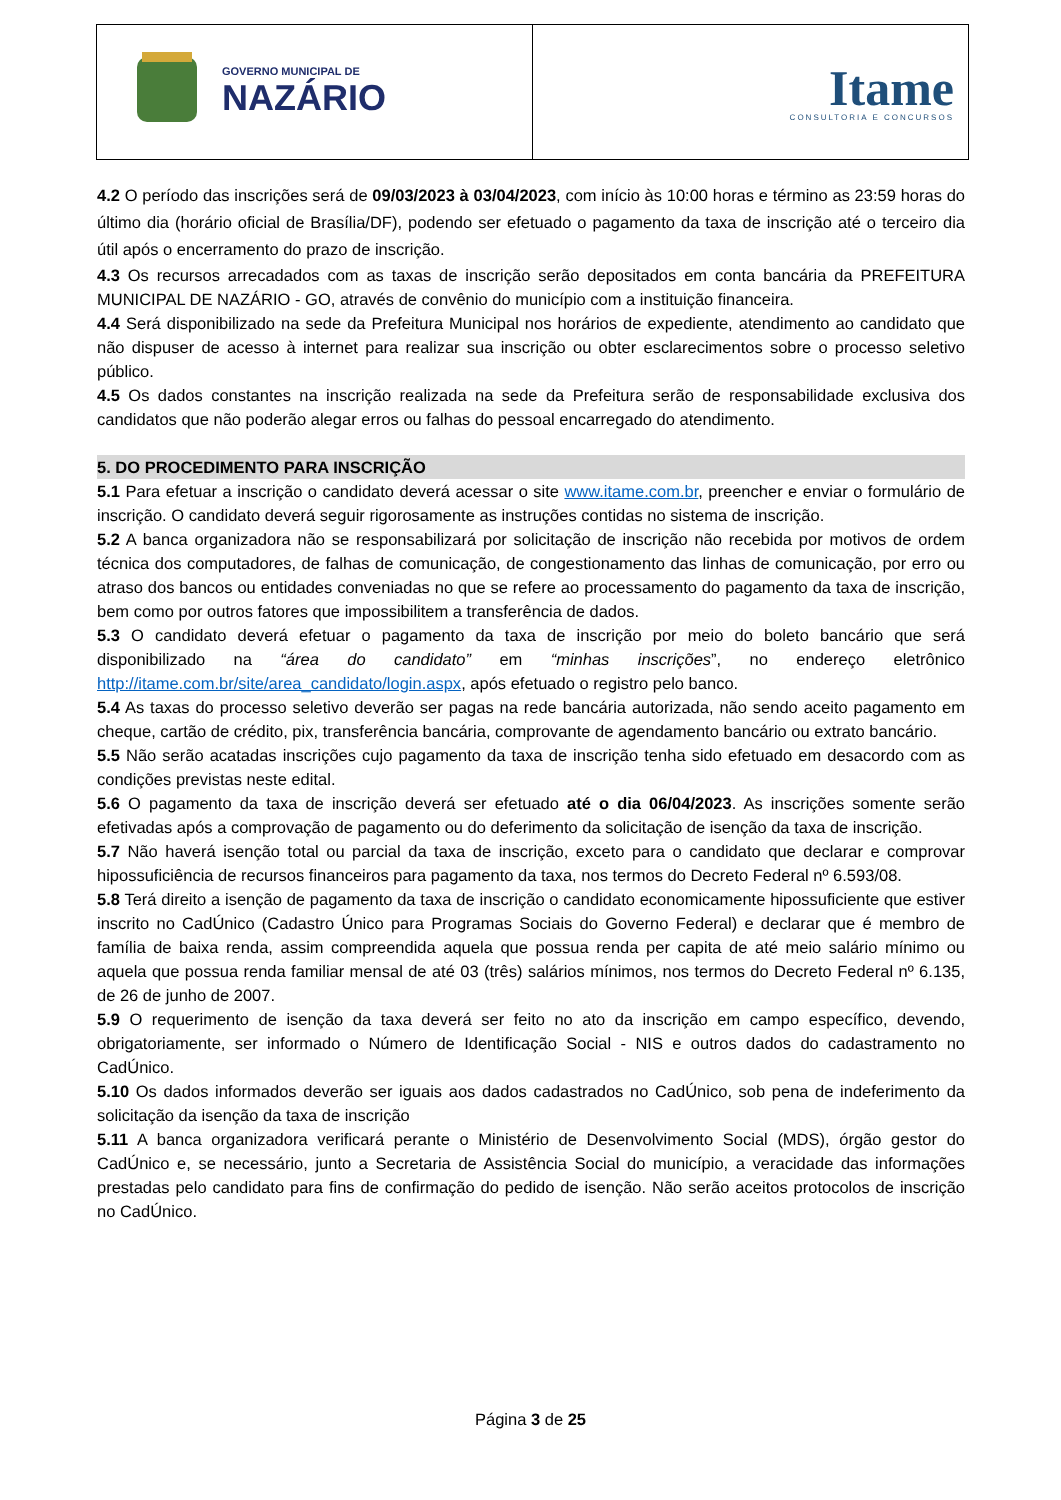| GOVERNO MUNICIPAL DE NAZÁRIO | Itame CONSULTORIA E CONCURSOS |
4.2 O período das inscrições será de 09/03/2023 à 03/04/2023, com início às 10:00 horas e término as 23:59 horas do último dia (horário oficial de Brasília/DF), podendo ser efetuado o pagamento da taxa de inscrição até o terceiro dia útil após o encerramento do prazo de inscrição.
4.3 Os recursos arrecadados com as taxas de inscrição serão depositados em conta bancária da PREFEITURA MUNICIPAL DE NAZÁRIO - GO, através de convênio do município com a instituição financeira.
4.4 Será disponibilizado na sede da Prefeitura Municipal nos horários de expediente, atendimento ao candidato que não dispuser de acesso à internet para realizar sua inscrição ou obter esclarecimentos sobre o processo seletivo público.
4.5 Os dados constantes na inscrição realizada na sede da Prefeitura serão de responsabilidade exclusiva dos candidatos que não poderão alegar erros ou falhas do pessoal encarregado do atendimento.
5. DO PROCEDIMENTO PARA INSCRIÇÃO
5.1 Para efetuar a inscrição o candidato deverá acessar o site www.itame.com.br, preencher e enviar o formulário de inscrição. O candidato deverá seguir rigorosamente as instruções contidas no sistema de inscrição.
5.2 A banca organizadora não se responsabilizará por solicitação de inscrição não recebida por motivos de ordem técnica dos computadores, de falhas de comunicação, de congestionamento das linhas de comunicação, por erro ou atraso dos bancos ou entidades conveniadas no que se refere ao processamento do pagamento da taxa de inscrição, bem como por outros fatores que impossibilitem a transferência de dados.
5.3 O candidato deverá efetuar o pagamento da taxa de inscrição por meio do boleto bancário que será disponibilizado na “área do candidato” em “minhas inscrições”, no endereço eletrônico http://itame.com.br/site/area_candidato/login.aspx, após efetuado o registro pelo banco.
5.4 As taxas do processo seletivo deverão ser pagas na rede bancária autorizada, não sendo aceito pagamento em cheque, cartão de crédito, pix, transferência bancária, comprovante de agendamento bancário ou extrato bancário.
5.5 Não serão acatadas inscrições cujo pagamento da taxa de inscrição tenha sido efetuado em desacordo com as condições previstas neste edital.
5.6 O pagamento da taxa de inscrição deverá ser efetuado até o dia 06/04/2023. As inscrições somente serão efetivadas após a comprovação de pagamento ou do deferimento da solicitação de isenção da taxa de inscrição.
5.7 Não haverá isenção total ou parcial da taxa de inscrição, exceto para o candidato que declarar e comprovar hipossuficiência de recursos financeiros para pagamento da taxa, nos termos do Decreto Federal nº 6.593/08.
5.8 Terá direito a isenção de pagamento da taxa de inscrição o candidato economicamente hipossuficiente que estiver inscrito no CadÚnico (Cadastro Único para Programas Sociais do Governo Federal) e declarar que é membro de família de baixa renda, assim compreendida aquela que possua renda per capita de até meio salário mínimo ou aquela que possua renda familiar mensal de até 03 (três) salários mínimos, nos termos do Decreto Federal nº 6.135, de 26 de junho de 2007.
5.9 O requerimento de isenção da taxa deverá ser feito no ato da inscrição em campo específico, devendo, obrigatoriamente, ser informado o Número de Identificação Social - NIS e outros dados do cadastramento no CadÚnico.
5.10 Os dados informados deverão ser iguais aos dados cadastrados no CadÚnico, sob pena de indeferimento da solicitação da isenção da taxa de inscrição
5.11 A banca organizadora verificará perante o Ministério de Desenvolvimento Social (MDS), órgão gestor do CadÚnico e, se necessário, junto a Secretaria de Assistência Social do município, a veracidade das informações prestadas pelo candidato para fins de confirmação do pedido de isenção. Não serão aceitos protocolos de inscrição no CadÚnico.
Página 3 de 25